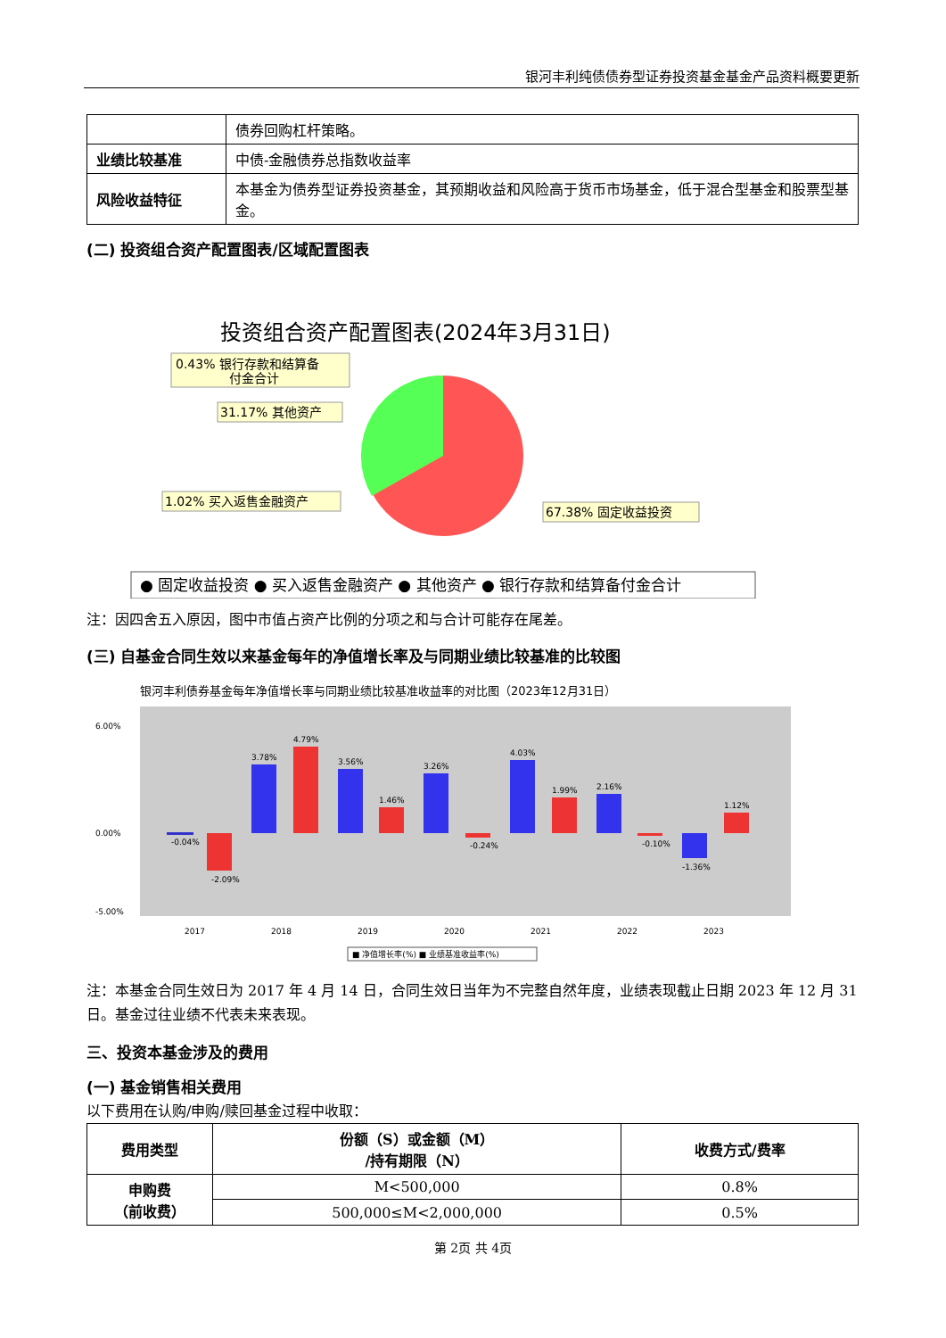银河丰利纯债债券型证券投资基金基金产品资料概要更新
| | 债券回购杠杆策略。 |
| 业绩比较基准 | 中债-金融债券总指数收益率 |
| 风险收益特征 | 本基金为债券型证券投资基金，其预期收益和风险高于货币市场基金，低于混合型基金和股票型基金。 |
(二) 投资组合资产配置图表/区域配置图表
投资组合资产配置图表(2024年3月31日)
0.43% 银行存款和结算备
付金合计
31.17% 其他资产
1.02% 买入返售金融资产
67.38% 固定收益投资
● 固定收益投资 ● 买入返售金融资产 ● 其他资产 ● 银行存款和结算备付金合计
注：因四舍五入原因，图中市值占资产比例的分项之和与合计可能存在尾差。
(三) 自基金合同生效以来基金每年的净值增长率及与同期业绩比较基准的比较图
银河丰利债券基金每年净值增长率与同期业绩比较基准收益率的对比图（2023年12月31日）
6.00%
0.00%
-5.00%
-0.04%
-2.09%
3.78%
4.79%
3.56%
1.46%
3.26%
-0.24%
4.03%
1.99%
2.16%
-0.10%
-1.36%
1.12%
2017
2018
2019
2020
2021
2022
2023
■ 净值增长率(%) ■ 业绩基准收益率(%)
注：本基金合同生效日为 2017 年 4 月 14 日，合同生效日当年为不完整自然年度，业绩表现截止日期 2023 年 12 月 31 日。基金过往业绩不代表未来表现。
三、投资本基金涉及的费用
(一) 基金销售相关费用
以下费用在认购/申购/赎回基金过程中收取：
| 费用类型 | 份额（S）或金额（M） /持有期限（N） | 收费方式/费率 |
| --- | --- | --- |
| 申购费 （前收费） | M<500,000 | 0.8% |
| | 500,000≤M<2,000,000 | 0.5% |
第 2页 共 4页